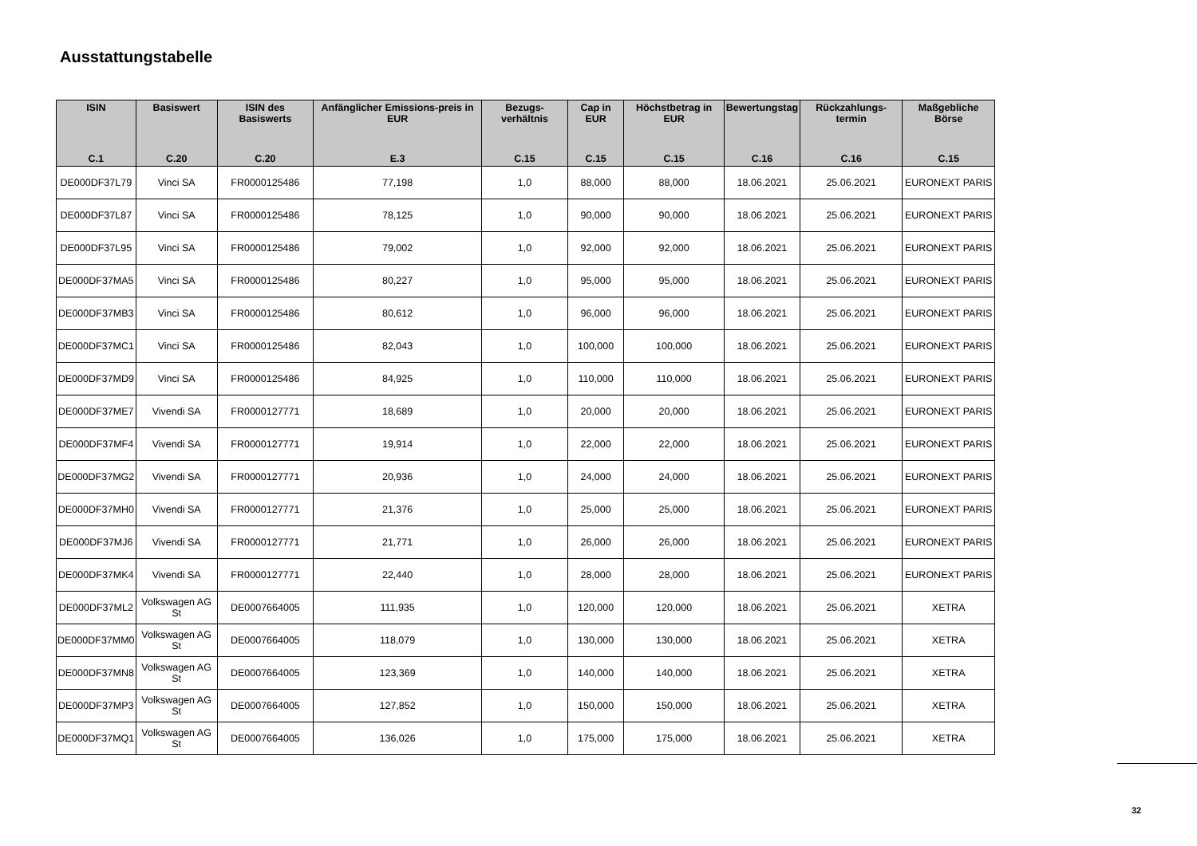Ausstattungstabelle
| ISIN C.1 | Basiswert C.20 | ISIN des Basiswerts C.20 | Anfänglicher Emissions-preis in EUR E.3 | Bezugs-verhältnis C.15 | Cap in EUR C.15 | Höchstbetrag in EUR C.15 | Bewertungstag C.16 | Rückzahlungs-termin C.16 | Maßgebliche Börse C.15 |
| --- | --- | --- | --- | --- | --- | --- | --- | --- | --- |
| DE000DF37L79 | Vinci SA | FR0000125486 | 77,198 | 1,0 | 88,000 | 88,000 | 18.06.2021 | 25.06.2021 | EURONEXT PARIS |
| DE000DF37L87 | Vinci SA | FR0000125486 | 78,125 | 1,0 | 90,000 | 90,000 | 18.06.2021 | 25.06.2021 | EURONEXT PARIS |
| DE000DF37L95 | Vinci SA | FR0000125486 | 79,002 | 1,0 | 92,000 | 92,000 | 18.06.2021 | 25.06.2021 | EURONEXT PARIS |
| DE000DF37MA5 | Vinci SA | FR0000125486 | 80,227 | 1,0 | 95,000 | 95,000 | 18.06.2021 | 25.06.2021 | EURONEXT PARIS |
| DE000DF37MB3 | Vinci SA | FR0000125486 | 80,612 | 1,0 | 96,000 | 96,000 | 18.06.2021 | 25.06.2021 | EURONEXT PARIS |
| DE000DF37MC1 | Vinci SA | FR0000125486 | 82,043 | 1,0 | 100,000 | 100,000 | 18.06.2021 | 25.06.2021 | EURONEXT PARIS |
| DE000DF37MD9 | Vinci SA | FR0000125486 | 84,925 | 1,0 | 110,000 | 110,000 | 18.06.2021 | 25.06.2021 | EURONEXT PARIS |
| DE000DF37ME7 | Vivendi SA | FR0000127771 | 18,689 | 1,0 | 20,000 | 20,000 | 18.06.2021 | 25.06.2021 | EURONEXT PARIS |
| DE000DF37MF4 | Vivendi SA | FR0000127771 | 19,914 | 1,0 | 22,000 | 22,000 | 18.06.2021 | 25.06.2021 | EURONEXT PARIS |
| DE000DF37MG2 | Vivendi SA | FR0000127771 | 20,936 | 1,0 | 24,000 | 24,000 | 18.06.2021 | 25.06.2021 | EURONEXT PARIS |
| DE000DF37MH0 | Vivendi SA | FR0000127771 | 21,376 | 1,0 | 25,000 | 25,000 | 18.06.2021 | 25.06.2021 | EURONEXT PARIS |
| DE000DF37MJ6 | Vivendi SA | FR0000127771 | 21,771 | 1,0 | 26,000 | 26,000 | 18.06.2021 | 25.06.2021 | EURONEXT PARIS |
| DE000DF37MK4 | Vivendi SA | FR0000127771 | 22,440 | 1,0 | 28,000 | 28,000 | 18.06.2021 | 25.06.2021 | EURONEXT PARIS |
| DE000DF37ML2 | Volkswagen AG St | DE0007664005 | 111,935 | 1,0 | 120,000 | 120,000 | 18.06.2021 | 25.06.2021 | XETRA |
| DE000DF37MM0 | Volkswagen AG St | DE0007664005 | 118,079 | 1,0 | 130,000 | 130,000 | 18.06.2021 | 25.06.2021 | XETRA |
| DE000DF37MN8 | Volkswagen AG St | DE0007664005 | 123,369 | 1,0 | 140,000 | 140,000 | 18.06.2021 | 25.06.2021 | XETRA |
| DE000DF37MP3 | Volkswagen AG St | DE0007664005 | 127,852 | 1,0 | 150,000 | 150,000 | 18.06.2021 | 25.06.2021 | XETRA |
| DE000DF37MQ1 | Volkswagen AG St | DE0007664005 | 136,026 | 1,0 | 175,000 | 175,000 | 18.06.2021 | 25.06.2021 | XETRA |
32